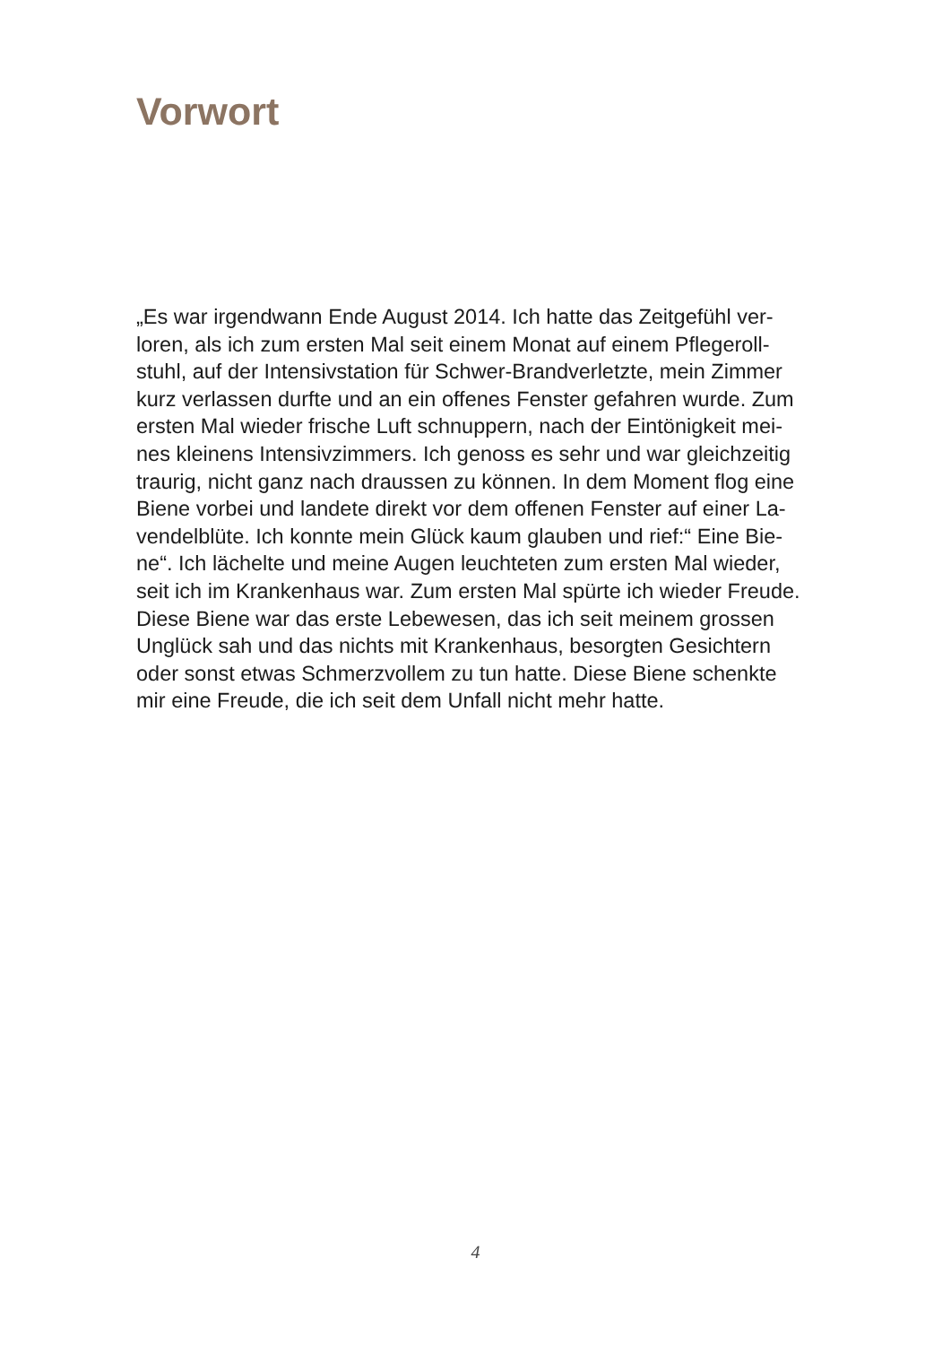Vorwort
„Es war irgendwann Ende August 2014. Ich hatte das Zeitgefühl ver-
loren, als ich zum ersten Mal seit einem Monat auf einem Pflegeroll-
stuhl, auf der Intensivstation für Schwer-Brandverletzte, mein Zimmer
kurz verlassen durfte und an ein offenes Fenster gefahren wurde. Zum
ersten Mal wieder frische Luft schnuppern, nach der Eintönigkeit mei-
nes kleinens Intensivzimmers. Ich genoss es sehr und war gleichzeitig
traurig, nicht ganz nach draussen zu können. In dem Moment flog eine
Biene vorbei und landete direkt vor dem offenen Fenster auf einer La-
vendelblüte. Ich konnte mein Glück kaum glauben und rief:“ Eine Bie-
ne“. Ich lächelte und meine Augen leuchteten zum ersten Mal wieder,
seit ich im Krankenhaus war. Zum ersten Mal spürte ich wieder Freude.
Diese Biene war das erste Lebewesen, das ich seit meinem grossen
Unglück sah und das nichts mit Krankenhaus, besorgten Gesichtern
oder sonst etwas Schmerzvollem zu tun hatte. Diese Biene schenkte
mir eine Freude, die ich seit dem Unfall nicht mehr hatte.
4